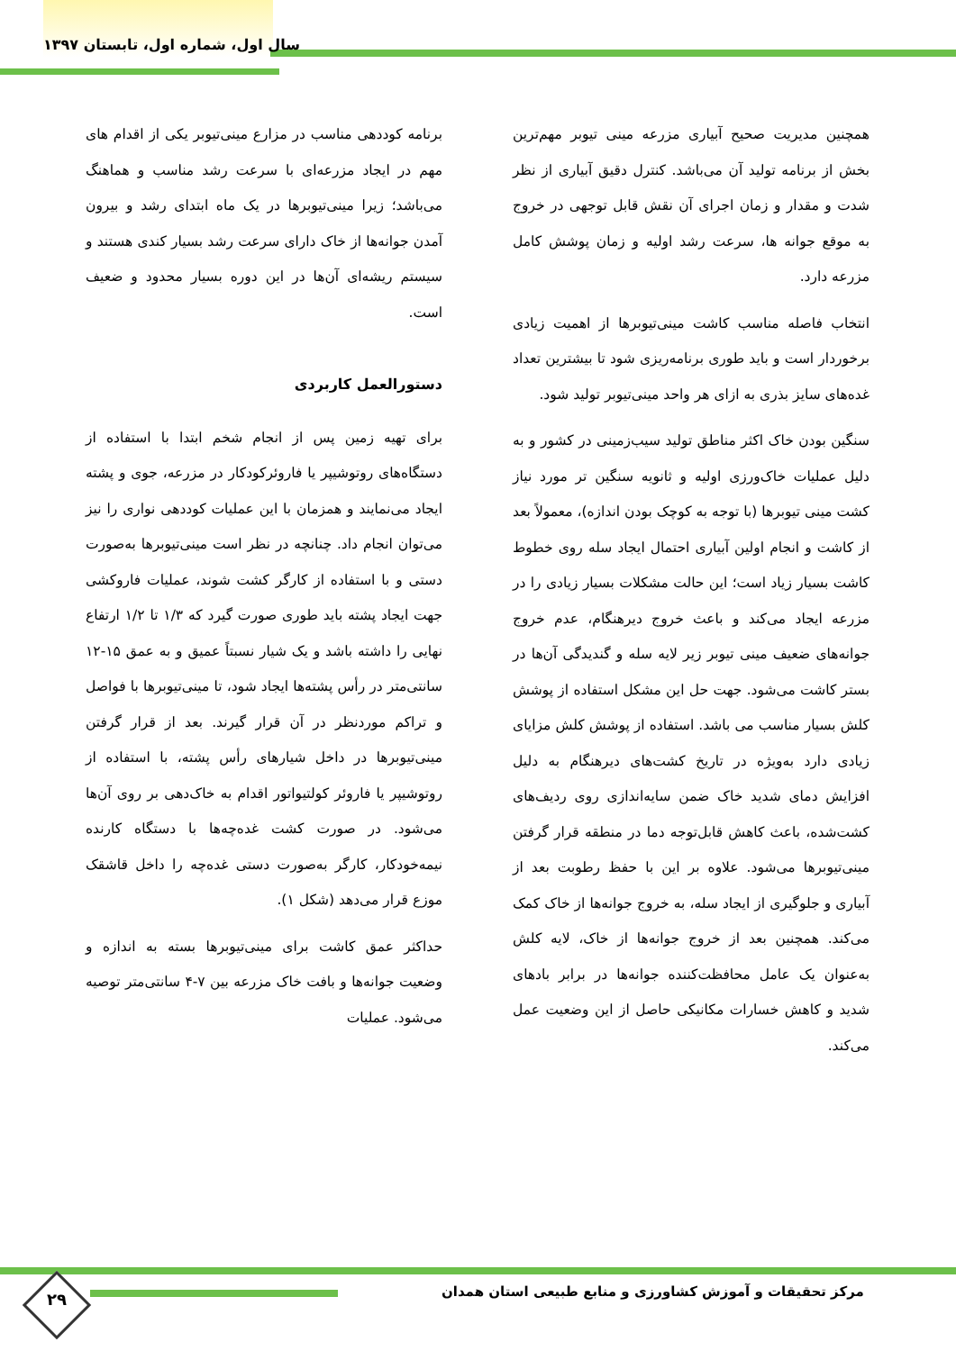سال اول، شماره اول، تابستان ۱۳۹۷
همچنین مدیریت صحیح آبیاری مزرعه مینی تیوبر مهم‌ترین بخش از برنامه تولید آن می‌باشد. کنترل دقیق آبیاری از نظر شدت و مقدار و زمان اجرای آن نقش قابل توجهی در خروج به موقع جوانه ها، سرعت رشد اولیه و زمان پوشش کامل مزرعه دارد.
انتخاب فاصله مناسب کاشت مینی‌تیوبرها از اهمیت زیادی برخوردار است و باید طوری برنامه‌ریزی شود تا بیشترین تعداد غده‌های سایز بذری به ازای هر واحد مینی‌تیوبر تولید شود.
سنگین بودن خاک اکثر مناطق تولید سیب‌زمینی در کشور و به دلیل عملیات خاک‌ورزی اولیه و ثانویه سنگین تر مورد نیاز کشت مینی تیوبرها (با توجه به کوچک بودن اندازه)، معمولاً بعد از کاشت و انجام اولین آبیاری احتمال ایجاد سله روی خطوط کاشت بسیار زیاد است؛ این حالت مشکلات بسیار زیادی را در مزرعه ایجاد می‌کند و باعث خروج دیرهنگام، عدم خروج جوانه‌های ضعیف مینی تیوبر زیر لایه سله و گندیدگی آن‌ها در بستر کاشت می‌شود. جهت حل این مشکل استفاده از پوشش کلش بسیار مناسب می باشد. استفاده از پوشش کلش مزایای زیادی دارد به‌ویژه در تاریخ کشت‌های دیرهنگام به دلیل افزایش دمای شدید خاک ضمن سایه‌اندازی روی ردیف‌های کشت‌شده، باعث کاهش قابل‌توجه دما در منطقه قرار گرفتن مینی‌تیوبرها می‌شود. علاوه بر این با حفظ رطوبت بعد از آبیاری و جلوگیری از ایجاد سله، به خروج جوانه‌ها از خاک کمک می‌کند. همچنین بعد از خروج جوانه‌ها از خاک، لایه کلش به‌عنوان یک عامل محافظت‌کننده جوانه‌ها در برابر بادهای شدید و کاهش خسارات مکانیکی حاصل از این وضعیت عمل می‌کند.
برنامه کوددهی مناسب در مزارع مینی‌تیوبر یکی از اقدام های مهم در ایجاد مزرعه‌ای با سرعت رشد مناسب و هماهنگ می‌باشد؛ زیرا مینی‌تیوبرها در یک ماه ابتدای رشد و بیرون آمدن جوانه‌ها از خاک دارای سرعت رشد بسیار کندی هستند و سیستم ریشه‌ای آن‌ها در این دوره بسیار محدود و ضعیف است.
دستورالعمل کاربردی
برای تهیه زمین پس از انجام شخم ابتدا با استفاده از دستگاه‌های روتوشیپر یا فاروئرکودکار در مزرعه، جوی و پشته ایجاد می‌نمایند و همزمان با این عملیات کوددهی نواری را نیز می‌توان انجام داد. چنانچه در نظر است مینی‌تیوبرها به‌صورت دستی و با استفاده از کارگر کشت شوند، عملیات فاروکشی جهت ایجاد پشته باید طوری صورت گیرد که ۱/۳ تا ۱/۲ ارتفاع نهایی را داشته باشد و یک شیار نسبتاً عمیق و به عمق ۱۵-۱۲ سانتی‌متر در رأس پشته‌ها ایجاد شود، تا مینی‌تیوبرها با فواصل و تراکم موردنظر در آن قرار گیرند. بعد از قرار گرفتن مینی‌تیوبرها در داخل شیارهای رأس پشته، با استفاده از روتوشیپر یا فاروئر کولتیواتور اقدام به خاک‌دهی بر روی آن‌ها می‌شود. در صورت کشت غده‌چه‌ها با دستگاه کارنده نیمه‌خودکار، کارگر به‌صورت دستی غده‌چه را داخل قاشقک موزع قرار می‌دهد (شکل ۱).
حداکثر عمق کاشت برای مینی‌تیوبرها بسته به اندازه و وضعیت جوانه‌ها و بافت خاک مزرعه بین ۷-۴ سانتی‌متر توصیه می‌شود. عملیات
مرکز تحقیقات و آموزش کشاورزی و منابع طبیعی استان همدان
۲۹